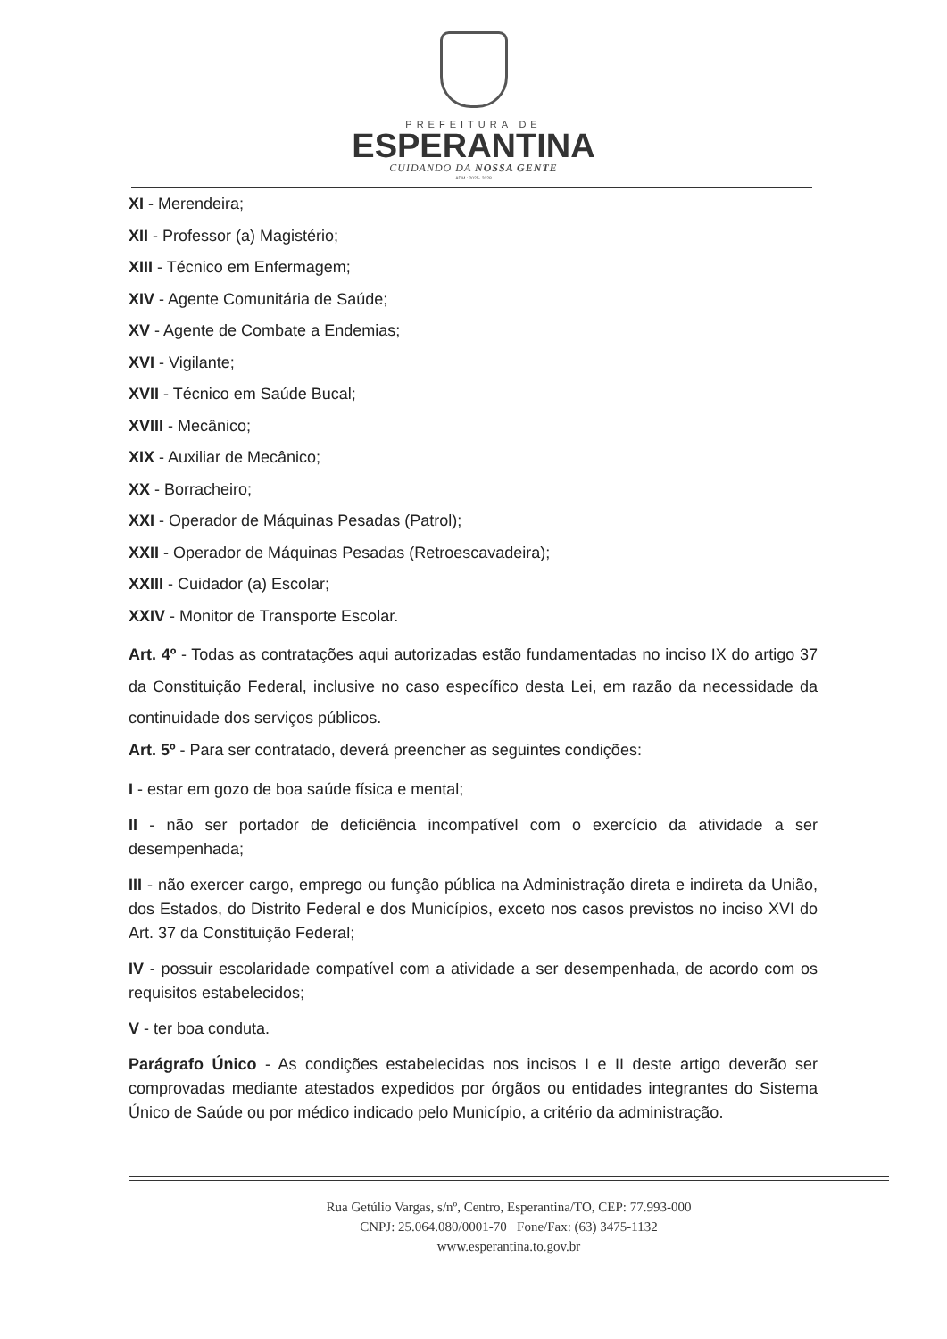PREFEITURA DE
ESPERANTINA
CUIDANDO DA NOSSA GENTE
ADM.: 2025- 2028
XI - Merendeira;
XII - Professor (a) Magistério;
XIII - Técnico em Enfermagem;
XIV - Agente Comunitária de Saúde;
XV - Agente de Combate a Endemias;
XVI - Vigilante;
XVII - Técnico em Saúde Bucal;
XVIII - Mecânico;
XIX - Auxiliar de Mecânico;
XX - Borracheiro;
XXI - Operador de Máquinas Pesadas (Patrol);
XXII - Operador de Máquinas Pesadas (Retroescavadeira);
XXIII - Cuidador (a) Escolar;
XXIV - Monitor de Transporte Escolar.
Art. 4º - Todas as contratações aqui autorizadas estão fundamentadas no inciso IX do artigo 37 da Constituição Federal, inclusive no caso específico desta Lei, em razão da necessidade da continuidade dos serviços públicos.
Art. 5º - Para ser contratado, deverá preencher as seguintes condições:
I - estar em gozo de boa saúde física e mental;
II - não ser portador de deficiência incompatível com o exercício da atividade a ser desempenhada;
III - não exercer cargo, emprego ou função pública na Administração direta e indireta da União, dos Estados, do Distrito Federal e dos Municípios, exceto nos casos previstos no inciso XVI do Art. 37 da Constituição Federal;
IV - possuir escolaridade compatível com a atividade a ser desempenhada, de acordo com os requisitos estabelecidos;
V - ter boa conduta.
Parágrafo Único - As condições estabelecidas nos incisos I e II deste artigo deverão ser comprovadas mediante atestados expedidos por órgãos ou entidades integrantes do Sistema Único de Saúde ou por médico indicado pelo Município, a critério da administração.
Rua Getúlio Vargas, s/nº, Centro, Esperantina/TO, CEP: 77.993-000
CNPJ: 25.064.080/0001-70 Fone/Fax: (63) 3475-1132
www.esperantina.to.gov.br